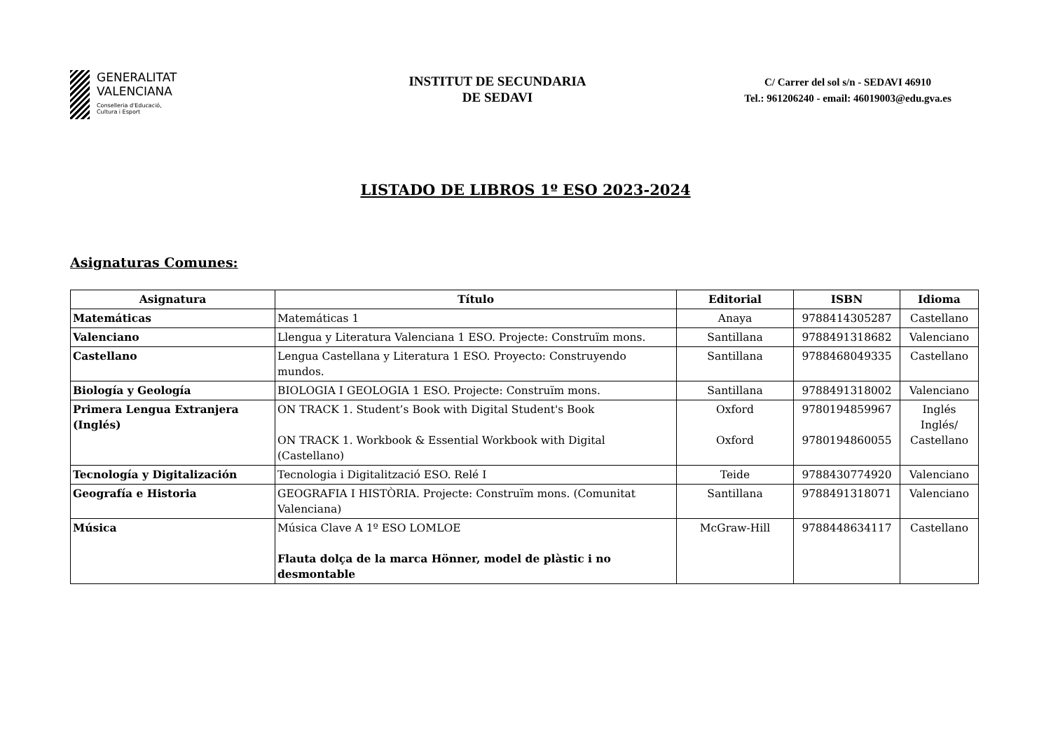GENERALITAT
VALENCIANA
Conselleria d'Educació,
Cultura i Esport
INSTITUT DE SECUNDARIA
DE SEDAVI
C/ Carrer del sol s/n - SEDAVI 46910
Tel.: 961206240 - email: 46019003@edu.gva.es
LISTADO DE LIBROS 1º ESO 2023-2024
Asignaturas Comunes:
| Asignatura | Título | Editorial | ISBN | Idioma |
| --- | --- | --- | --- | --- |
| Matemáticas | Matemáticas 1 | Anaya | 9788414305287 | Castellano |
| Valenciano | Llengua y Literatura Valenciana 1 ESO. Projecte: Construïm mons. | Santillana | 9788491318682 | Valenciano |
| Castellano | Lengua Castellana y Literatura 1 ESO. Proyecto: Construyendo mundos. | Santillana | 9788468049335 | Castellano |
| Biología y Geología | BIOLOGIA I GEOLOGIA 1 ESO. Projecte: Construïm mons. | Santillana | 9788491318002 | Valenciano |
| Primera Lengua Extranjera (Inglés) | ON TRACK 1. Student’s Book with Digital Student's Book ON TRACK 1. Workbook & Essential Workbook with Digital (Castellano) | Oxford Oxford | 9780194859967 9780194860055 | Inglés Inglés/ Castellano |
| Tecnología y Digitalización | Tecnologia i Digitalització ESO. Relé I | Teide | 9788430774920 | Valenciano |
| Geografía e Historia | GEOGRAFIA I HISTÒRIA. Projecte: Construïm mons. (Comunitat Valenciana) | Santillana | 9788491318071 | Valenciano |
| Música | Música Clave A 1º ESO LOMLOE Flauta dolça de la marca Hönner, model de plàstic i no desmontable | McGraw-Hill | 9788448634117 | Castellano |